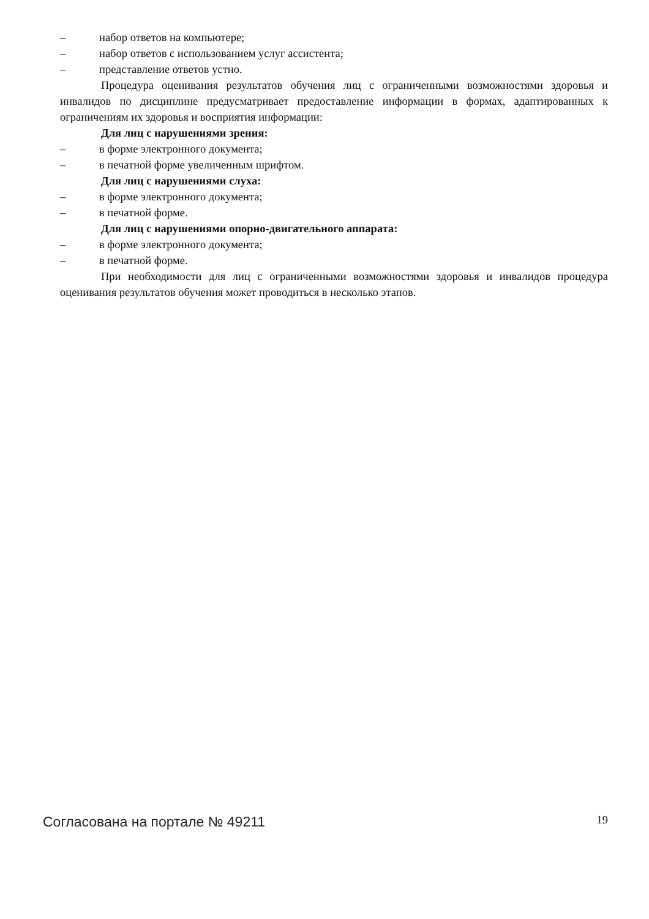– набор ответов на компьютере;
– набор ответов с использованием услуг ассистента;
– представление ответов устно.
Процедура оценивания результатов обучения лиц с ограниченными возможностями здоровья и инвалидов по дисциплине предусматривает предоставление информации в формах, адаптированных к ограничениям их здоровья и восприятия информации:
Для лиц с нарушениями зрения:
– в форме электронного документа;
– в печатной форме увеличенным шрифтом.
Для лиц с нарушениями слуха:
– в форме электронного документа;
– в печатной форме.
Для лиц с нарушениями опорно-двигательного аппарата:
– в форме электронного документа;
– в печатной форме.
При необходимости для лиц с ограниченными возможностями здоровья и инвалидов процедура оценивания результатов обучения может проводиться в несколько этапов.
Согласована на портале № 49211 19